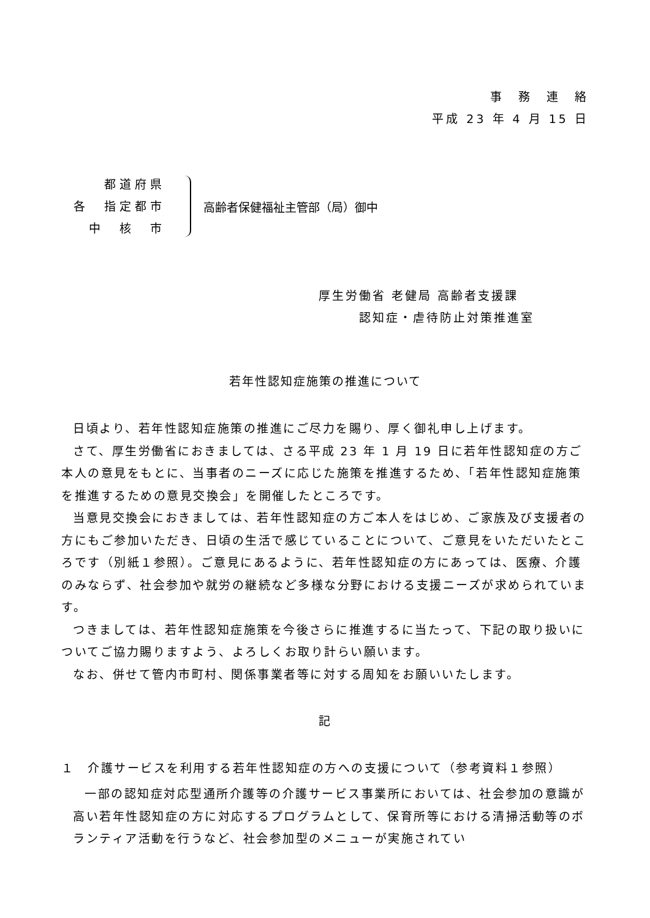事　務　連　絡
平成 23 年 4 月 15 日
都道府県
各　指定都市
中　核　市
高齢者保健福祉主管部（局）御中
厚生労働省 老健局 高齢者支援課
　　　認知症・虐待防止対策推進室
若年性認知症施策の推進について
日頃より、若年性認知症施策の推進にご尽力を賜り、厚く御礼申し上げます。
さて、厚生労働省におきましては、さる平成 23 年 1 月 19 日に若年性認知症の方ご本人の意見をもとに、当事者のニーズに応じた施策を推進するため、「若年性認知症施策を推進するための意見交換会」を開催したところです。
当意見交換会におきましては、若年性認知症の方ご本人をはじめ、ご家族及び支援者の方にもご参加いただき、日頃の生活で感じていることについて、ご意見をいただいたところです（別紙１参照）。ご意見にあるように、若年性認知症の方にあっては、医療、介護のみならず、社会参加や就労の継続など多様な分野における支援ニーズが求められています。
つきましては、若年性認知症施策を今後さらに推進するに当たって、下記の取り扱いについてご協力賜りますよう、よろしくお取り計らい願います。
なお、併せて管内市町村、関係事業者等に対する周知をお願いいたします。
記
１　介護サービスを利用する若年性認知症の方への支援について（参考資料１参照）
一部の認知症対応型通所介護等の介護サービス事業所においては、社会参加の意識が高い若年性認知症の方に対応するプログラムとして、保育所等における清掃活動等のボランティア活動を行うなど、社会参加型のメニューが実施されてい